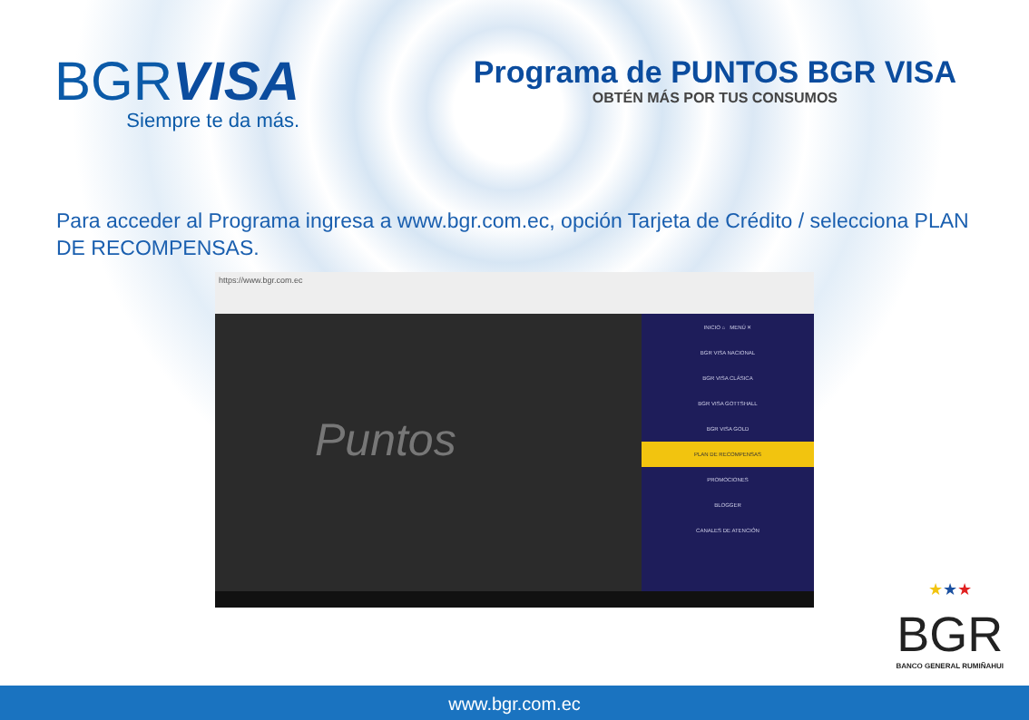BGRVISA
Siempre te da más.
Programa de PUNTOS BGR VISA
OBTÉN MÁS POR TUS CONSUMOS
Para acceder al Programa ingresa a www.bgr.com.ec, opción Tarjeta de Crédito / selecciona PLAN DE RECOMPENSAS.
https://www.bgr.com.ec
Puntos
INICIO ⌂ MENÚ ✕
BGR VISA NACIONAL
BGR VISA CLÁSICA
BGR VISA GOTTSHALL
BGR VISA GOLD
PLAN DE RECOMPENSAS
PROMOCIONES
BLOGGER
CANALES DE ATENCIÓN
★★★
BGR
BANCO GENERAL RUMIÑAHUI
www.bgr.com.ec